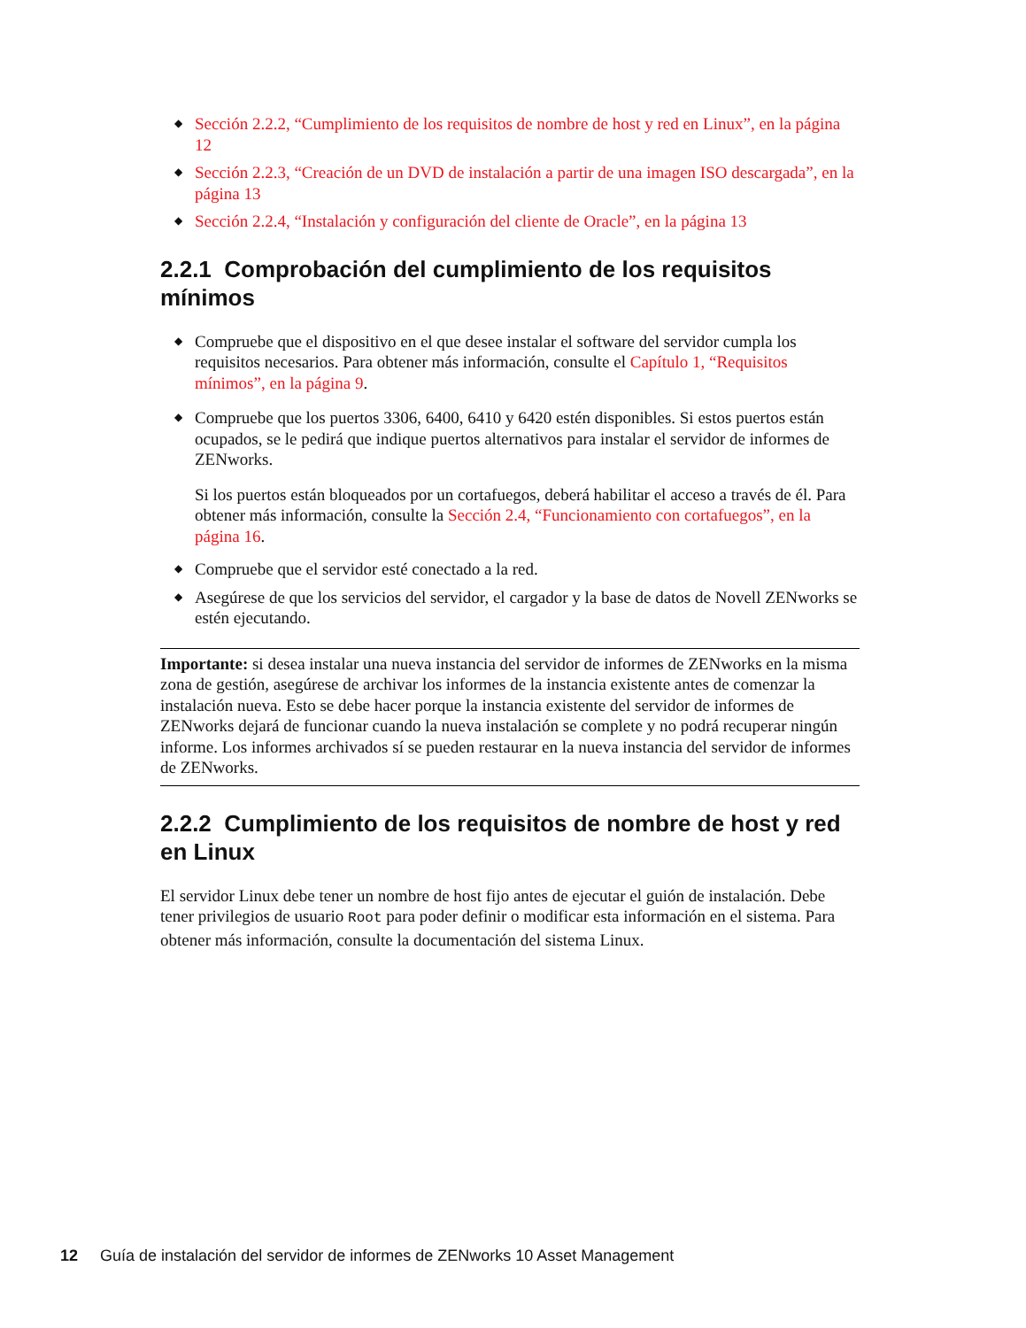◆ Sección 2.2.2, “Cumplimiento de los requisitos de nombre de host y red en Linux”, en la página 12
◆ Sección 2.2.3, “Creación de un DVD de instalación a partir de una imagen ISO descargada”, en la página 13
◆ Sección 2.2.4, “Instalación y configuración del cliente de Oracle”, en la página 13
2.2.1 Comprobación del cumplimiento de los requisitos mínimos
◆ Compruebe que el dispositivo en el que desee instalar el software del servidor cumpla los requisitos necesarios. Para obtener más información, consulte el Capítulo 1, “Requisitos mínimos”, en la página 9.
◆ Compruebe que los puertos 3306, 6400, 6410 y 6420 estén disponibles. Si estos puertos están ocupados, se le pedirá que indique puertos alternativos para instalar el servidor de informes de ZENworks.
Si los puertos están bloqueados por un cortafuegos, deberá habilitar el acceso a través de él. Para obtener más información, consulte la Sección 2.4, “Funcionamiento con cortafuegos”, en la página 16.
◆ Compruebe que el servidor esté conectado a la red.
◆ Asegúrese de que los servicios del servidor, el cargador y la base de datos de Novell ZENworks se estén ejecutando.
Importante: si desea instalar una nueva instancia del servidor de informes de ZENworks en la misma zona de gestión, asegúrese de archivar los informes de la instancia existente antes de comenzar la instalación nueva. Esto se debe hacer porque la instancia existente del servidor de informes de ZENworks dejará de funcionar cuando la nueva instalación se complete y no podrá recuperar ningún informe. Los informes archivados sí se pueden restaurar en la nueva instancia del servidor de informes de ZENworks.
2.2.2 Cumplimiento de los requisitos de nombre de host y red en Linux
El servidor Linux debe tener un nombre de host fijo antes de ejecutar el guión de instalación. Debe tener privilegios de usuario Root para poder definir o modificar esta información en el sistema. Para obtener más información, consulte la documentación del sistema Linux.
12 Guía de instalación del servidor de informes de ZENworks 10 Asset Management